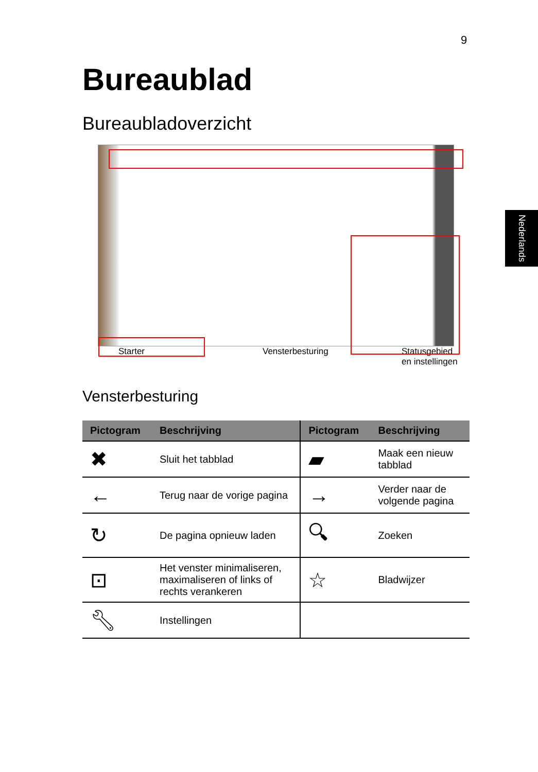9
Nederlands
Bureaublad
Bureaubladoverzicht
Starter Vensterbesturing Statusgebied
en instellingen
Vensterbesturing
| Pictogram | Beschrijving | Pictogram | Beschrijving |
| --- | --- | --- | --- |
| ✖ | Sluit het tabblad | ▰ | Maak een nieuw tabblad |
| ← | Terug naar de vorige pagina | → | Verder naar de volgende pagina |
| ↻ | De pagina opnieuw laden | 🔍︎ | Zoeken |
| ⊡ | Het venster minimaliseren, maximaliseren of links of rechts verankeren | ☆ | Bladwijzer |
| 🔧︎ | Instellingen | | |